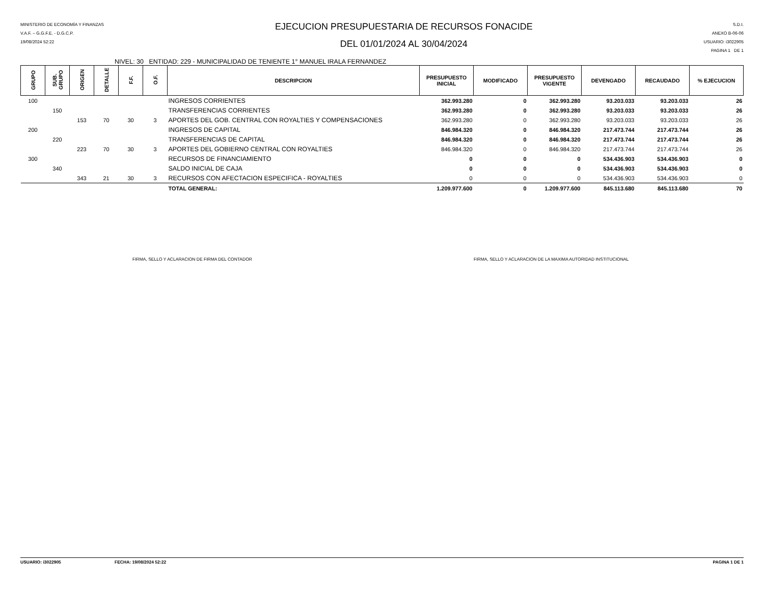MINISTERIO DE ECONOMÍA Y FINANZAS
V.A.F. – G.G.F.E. - D.G.C.P.
19/08/2024 52:22
EJECUCION PRESUPUESTARIA DE RECURSOS FONACIDE
DEL 01/01/2024 AL 30/04/2024
S.D.I.
ANEXO B-06-06
USUARIO: i3022905
PAGINA 1 DE 1
NIVEL: 30 ENTIDAD: 229 - MUNICIPALIDAD DE TENIENTE 1° MANUEL IRALA FERNANDEZ
| GRUPO | SUB. GRUPO | ORIGEN | DETALLE | F.F. | O.F. | DESCRIPCION | PRESUPUESTO INICIAL | MODIFICADO | PRESUPUESTO VIGENTE | DEVENGADO | RECAUDADO | % EJECUCION |
| --- | --- | --- | --- | --- | --- | --- | --- | --- | --- | --- | --- | --- |
| 100 | | | | | | INGRESOS CORRIENTES | 362.993.280 | 0 | 362.993.280 | 93.203.033 | 93.203.033 | 26 |
| | 150 | | | | | TRANSFERENCIAS CORRIENTES | 362.993.280 | 0 | 362.993.280 | 93.203.033 | 93.203.033 | 26 |
| | | 153 | 70 | 30 | 3 | APORTES DEL GOB. CENTRAL CON ROYALTIES Y COMPENSACIONES | 362.993.280 | 0 | 362.993.280 | 93.203.033 | 93.203.033 | 26 |
| 200 | | | | | | INGRESOS DE CAPITAL | 846.984.320 | 0 | 846.984.320 | 217.473.744 | 217.473.744 | 26 |
| | 220 | | | | | TRANSFERENCIAS DE CAPITAL | 846.984.320 | 0 | 846.984.320 | 217.473.744 | 217.473.744 | 26 |
| | | 223 | 70 | 30 | 3 | APORTES DEL GOBIERNO CENTRAL CON ROYALTIES | 846.984.320 | 0 | 846.984.320 | 217.473.744 | 217.473.744 | 26 |
| 300 | | | | | | RECURSOS DE FINANCIAMIENTO | 0 | 0 | 0 | 534.436.903 | 534.436.903 | 0 |
| | 340 | | | | | SALDO INICIAL DE CAJA | 0 | 0 | 0 | 534.436.903 | 534.436.903 | 0 |
| | | 343 | 21 | 30 | 3 | RECURSOS CON AFECTACION ESPECIFICA - ROYALTIES | 0 | 0 | 0 | 534.436.903 | 534.436.903 | 0 |
| TOTAL GENERAL: | | | | | | | 1.209.977.600 | 0 | 1.209.977.600 | 845.113.680 | 845.113.680 | 70 |
FIRMA, SELLO Y ACLARACION DE FIRMA DEL CONTADOR FIRMA, SELLO Y ACLARACION DE LA MAXIMA AUTORIDAD INSTITUCIONAL
USUARIO: i3022905 FECHA: 19/08/2024 52:22 PAGINA 1 DE 1